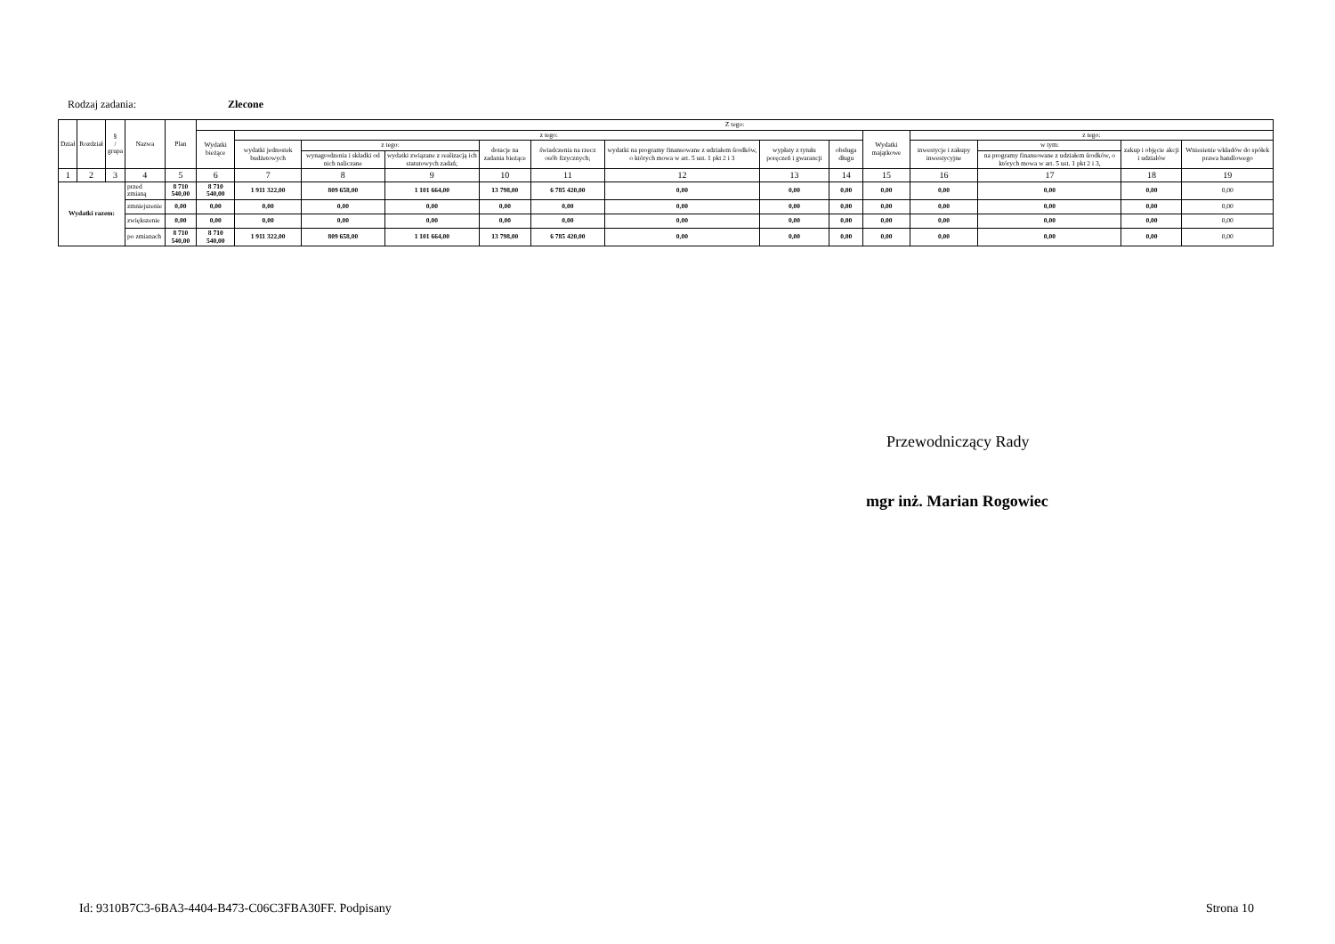Rodzaj zadania: Zlecone
| Dział | Rozdział | § / grupa | Nazwa | | Plan | Z tego: | | | | | | | | | | | | | |
| --- | --- | --- | --- | --- | --- | --- | --- | --- | --- | --- | --- | --- | --- | --- | --- | --- | --- | --- | --- |
| | | | | | | Wydatki bieżące | z tego: | | | | | | | | Wydatki majątkowe | z tego: | | | |
| | | | | | | | wydatki jednostek budżetowych | z tego: | | dotacje na zadania bieżące | świadczenia na rzecz osób fizycznych; | wydatki na programy finansowane z udziałem środków, o których mowa w art. 5 ust. 1 pkt 2 i 3 | wypłaty z tytułu poręczeń i gwarancji | obsługa długu | | inwestycje i zakupy inwestycyjne | w tym: | zakup i objęcie akcji i udziałów | Wniesienie wkładów do spółek prawa handlowego |
| | | | | | | | | wynagrodzenia i składki od nich naliczane | wydatki związane z realizacją ich statutowych zadań; | | | | | | | | na programy finansowane z udziałem środków, o których mowa w art. 5 ust. 1 pkt 2 i 3, | | |
| 1 | 2 | 3 | 4 | | 5 | 6 | 7 | 8 | 9 | 10 | 11 | 12 | 13 | 14 | 15 | 16 | 17 | 18 | 19 |
| Wydatki razem: | | | | przed zmianą | 8 710 540,00 | 8 710 540,00 | 1 911 322,00 | 809 658,00 | 1 101 664,00 | 13 798,00 | 6 785 420,00 | 0,00 | 0,00 | 0,00 | 0,00 | 0,00 | 0,00 | 0,00 | 0,00 |
| | | | | zmniejszenie | 0,00 | 0,00 | 0,00 | 0,00 | 0,00 | 0,00 | 0,00 | 0,00 | 0,00 | 0,00 | 0,00 | 0,00 | 0,00 | 0,00 | 0,00 |
| | | | | zwiększenie | 0,00 | 0,00 | 0,00 | 0,00 | 0,00 | 0,00 | 0,00 | 0,00 | 0,00 | 0,00 | 0,00 | 0,00 | 0,00 | 0,00 | 0,00 |
| | | | | po zmianach | 8 710 540,00 | 8 710 540,00 | 1 911 322,00 | 809 658,00 | 1 101 664,00 | 13 798,00 | 6 785 420,00 | 0,00 | 0,00 | 0,00 | 0,00 | 0,00 | 0,00 | 0,00 | 0,00 |
Przewodniczący Rady
mgr inż. Marian Rogowiec
Id: 9310B7C3-6BA3-4404-B473-C06C3FBA30FF. Podpisany Strona 10